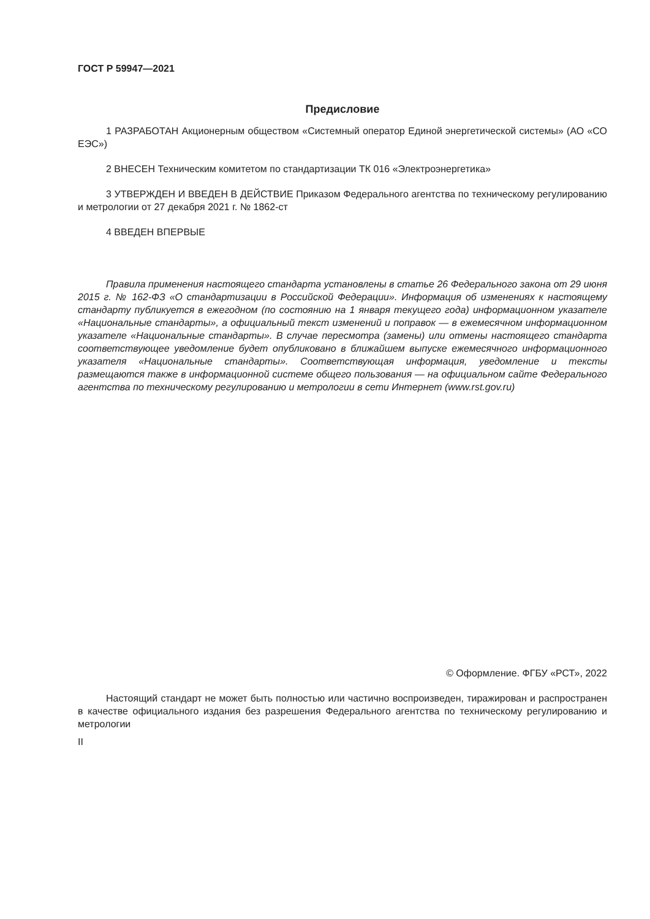ГОСТ Р 59947—2021
Предисловие
1 РАЗРАБОТАН Акционерным обществом «Системный оператор Единой энергетической системы» (АО «СО ЕЭС»)
2 ВНЕСЕН Техническим комитетом по стандартизации ТК 016 «Электроэнергетика»
3 УТВЕРЖДЕН И ВВЕДЕН В ДЕЙСТВИЕ Приказом Федерального агентства по техническому регулированию и метрологии от 27 декабря 2021 г. № 1862-ст
4 ВВЕДЕН ВПЕРВЫЕ
Правила применения настоящего стандарта установлены в статье 26 Федерального закона от 29 июня 2015 г. № 162-ФЗ «О стандартизации в Российской Федерации». Информация об изменениях к настоящему стандарту публикуется в ежегодном (по состоянию на 1 января текущего года) информационном указателе «Национальные стандарты», а официальный текст изменений и поправок — в ежемесячном информационном указателе «Национальные стандарты». В случае пересмотра (замены) или отмены настоящего стандарта соответствующее уведомление будет опубликовано в ближайшем выпуске ежемесячного информационного указателя «Национальные стандарты». Соответствующая информация, уведомление и тексты размещаются также в информационной системе общего пользования — на официальном сайте Федерального агентства по техническому регулированию и метрологии в сети Интернет (www.rst.gov.ru)
© Оформление. ФГБУ «РСТ», 2022
Настоящий стандарт не может быть полностью или частично воспроизведен, тиражирован и распространен в качестве официального издания без разрешения Федерального агентства по техническому регулированию и метрологии
II